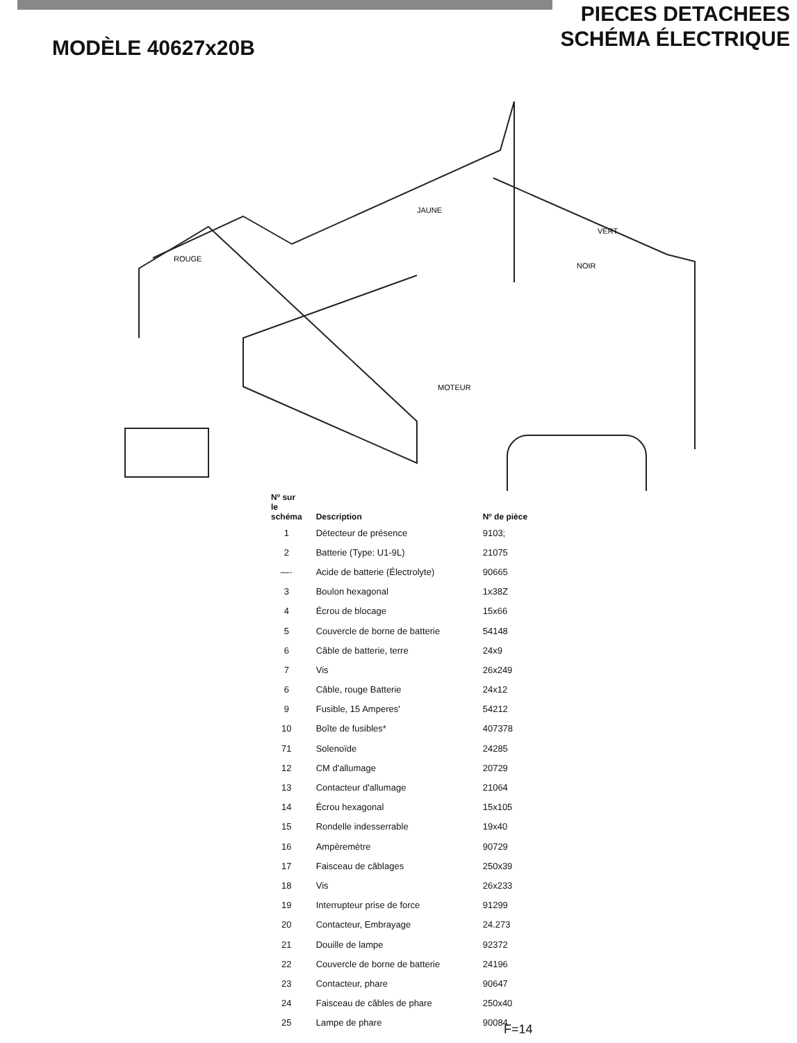MODÈLE 40627x20B
PIECES DETACHEES
SCHÉMA ÉLECTRIQUE
MOTEUR
ROUGE
VERT
NOIR
JAUNE
| Nº sur le schéma | Description | Nº de pièce |
| --- | --- | --- |
| 1 | Détecteur de présence | 9103; |
| 2 | Batterie (Type: U1-9L) | 21075 |
| —· | Acide de batterie (Électrolyte) | 90665 |
| 3 | Boulon hexagonal | 1x38Z |
| 4 | Écrou de blocage | 15x66 |
| 5 | Couvercle de borne de batterie | 54148 |
| 6 | Câble de batterie, terre | 24x9 |
| 7 | Vis | 26x249 |
| 6 | Câble, rouge Batterie | 24x12 |
| 9 | Fusible, 15 Amperes' | 54212 |
| 10 | Boîte de fusibles* | 407378 |
| 71 | Solenoïde | 24285 |
| 12 | CM d'allumage | 20729 |
| 13 | Contacteur d'allumage | 21064 |
| 14 | Écrou hexagonal | 15x105 |
| 15 | Rondelle indesserrable | 19x40 |
| 16 | Ampèremètre | 90729 |
| 17 | Faisceau de câblages | 250x39 |
| 18 | Vis | 26x233 |
| 19 | Interrupteur prise de force | 91299 |
| 20 | Contacteur, Embrayage | 24.273 |
| 21 | Douille de lampe | 92372 |
| 22 | Couvercle de borne de batterie | 24196 |
| 23 | Contacteur, phare | 90647 |
| 24 | Faisceau de câbles de phare | 250x40 |
| 25 | Lampe de phare | 90084 |
F=14